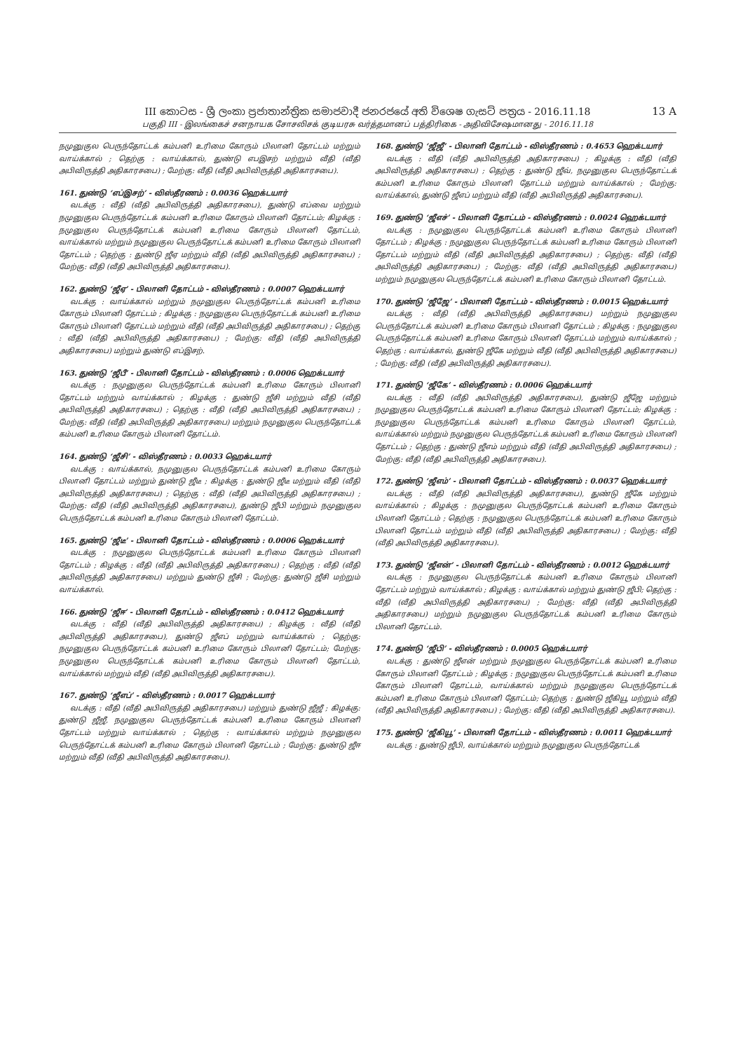III කොටස - ශ්‍රී ලංකා ප්‍රජාතාන්ත්‍රික සමාජවාදී ජනරජයේ අති විශෙෂ ගැසට් පත්‍රය - 2016.11.18
13 A
பகுதி III - இலங்கைச் சனநாயக சோசலிசக் குடியரசு வர்த்தமானப் பத்திரிகை - அதிவிசேஷமானது - 2016.11.18
நமுனுகுல பெருந்தோட்டக் கம்பனி உரிமை கோரும் பிலானி தோட்டம் மற்றும் வாய்க்கால் ; தெற்கு : வாய்க்கால், துண்டு எபஇசற் மற்றும் வீதி (வீதி அபிவிருத்தி அதிகாரசபை) ; மேற்கு: வீதி (வீதி அபிவிருத்தி அதிகாரசபை).
161. துண்டு ‘எப்இசற்’ - விஸ்தீரணம் : 0.0036 ஹெக்டயார்
வடக்கு : வீதி (வீதி அபிவிருத்தி அதிகாரசபை), துண்டு எப்வை மற்றும் நமுனுகுல பெருந்தோட்டக் கம்பனி உரிமை கோரும் பிலானி தோட்டம்; கிழக்கு : நமுனுகுல பெருந்தோட்டக் கம்பனி உரிமை கோரும் பிலானி தோட்டம், வாய்க்கால் மற்றும் நமுனுகுல பெருந்தோட்டக் கம்பனி உரிமை கோரும் பிலானி தோட்டம் ; தெற்கு : துண்டு ஜீஏ மற்றும் வீதி (வீதி அபிவிருத்தி அதிகாரசபை) ; மேற்கு: வீதி (வீதி அபிவிருத்தி அதிகாரசபை).
162. துண்டு ‘ஜீஏ’ - பிலானி தோட்டம் - விஸ்தீரணம் : 0.0007 ஹெக்டயார்
வடக்கு : வாய்க்கால் மற்றும் நமுனுகுல பெருந்தோட்டக் கம்பனி உரிமை கோரும் பிலானி தோட்டம் ; கிழக்கு : நமுனுகுல பெருந்தோட்டக் கம்பனி உரிமை கோரும் பிலானி தோட்டம் மற்றும் வீதி (வீதி அபிவிருத்தி அதிகாரசபை) ; தெற்கு : வீதி (வீதி அபிவிருத்தி அதிகாரசபை) ; மேற்கு: வீதி (வீதி அபிவிருத்தி அதிகாரசபை) மற்றும் துண்டு எப்இசற்.
163. துண்டு ‘ஜீபீ’ - பிலானி தோட்டம் - விஸ்தீரணம் : 0.0006 ஹெக்டயார்
வடக்கு : நமுனுகுல பெருந்தோட்டக் கம்பனி உரிமை கோரும் பிலானி தோட்டம் மற்றும் வாய்க்கால் ; கிழக்கு : துண்டு ஜீசி மற்றும் வீதி (வீதி அபிவிருத்தி அதிகாரசபை) ; தெற்கு : வீதி (வீதி அபிவிருத்தி அதிகாரசபை) ; மேற்கு: வீதி (வீதி அபிவிருத்தி அதிகாரசபை) மற்றும் நமுனுகுல பெருந்தோட்டக் கம்பனி உரிமை கோரும் பிலானி தோட்டம்.
164. துண்டு ‘ஜீசி’ - விஸ்தீரணம் : 0.0033 ஹெக்டயார்
வடக்கு : வாய்க்கால், நமுனுகுல பெருந்தோட்டக் கம்பனி உரிமை கோரும் பிலானி தோட்டம் மற்றும் துண்டு ஜீடீ ; கிழக்கு : துண்டு ஜீடீ மற்றும் வீதி (வீதி அபிவிருத்தி அதிகாரசபை) ; தெற்கு : வீதி (வீதி அபிவிருத்தி அதிகாரசபை) ; மேற்கு: வீதி (வீதி அபிவிருத்தி அதிகாரசபை), துண்டு ஜீபி மற்றும் நமுனுகுல பெருந்தோட்டக் கம்பனி உரிமை கோரும் பிலானி தோட்டம்.
165. துண்டு ‘ஜீடீ’ - பிலானி தோட்டம் - விஸ்தீரணம் : 0.0006 ஹெக்டயார்
வடக்கு : நமுனுகுல பெருந்தோட்டக் கம்பனி உரிமை கோரும் பிலானி தோட்டம் ; கிழக்கு : வீதி (வீதி அபிவிருத்தி அதிகாரசபை) ; தெற்கு : வீதி (வீதி அபிவிருத்தி அதிகாரசபை) மற்றும் துண்டு ஜீசி ; மேற்கு: துண்டு ஜீசி மற்றும் வாய்க்கால்.
166. துண்டு ‘ஜீஈ’ - பிலானி தோட்டம் - விஸ்தீரணம் : 0.0412 ஹெக்டயார்
வடக்கு : வீதி (வீதி அபிவிருத்தி அதிகாரசபை) ; கிழக்கு : வீதி (வீதி அபிவிருத்தி அதிகாரசபை), துண்டு ஜீஎப் மற்றும் வாய்க்கால் ; தெற்கு: நமுனுகுல பெருந்தோட்டக் கம்பனி உரிமை கோரும் பிலானி தோட்டம்; மேற்கு: நமுனுகுல பெருந்தோட்டக் கம்பனி உரிமை கோரும் பிலானி தோட்டம், வாய்க்கால் மற்றும் வீதி (வீதி அபிவிருத்தி அதிகாரசபை).
167. துண்டு ‘ஜீஎப்’ - விஸ்தீரணம் : 0.0017 ஹெக்டயார்
வடக்கு : வீதி (வீதி அபிவிருத்தி அதிகாரசபை) மற்றும் துண்டு ஜீஜீ ; கிழக்கு: துண்டு ஜீஜீ, நமுனுகுல பெருந்தோட்டக் கம்பனி உரிமை கோரும் பிலானி தோட்டம் மற்றும் வாய்க்கால் ; தெற்கு : வாய்க்கால் மற்றும் நமுனுகுல பெருந்தோட்டக் கம்பனி உரிமை கோரும் பிலானி தோட்டம் ; மேற்கு: துண்டு ஜீஈ மற்றும் வீதி (வீதி அபிவிருத்தி அதிகாரசபை).
168. துண்டு ‘ஜீஜீ’ - பிலானி தோட்டம் - விஸ்தீரணம் : 0.4653 ஹெக்டயார்
வடக்கு : வீதி (வீதி அபிவிருத்தி அதிகாரசபை) ; கிழக்கு : வீதி (வீதி அபிவிருத்தி அதிகாரசபை) ; தெற்கு : துண்டு ஜீவ், நமுனுகுல பெருந்தோட்டக் கம்பனி உரிமை கோரும் பிலானி தோட்டம் மற்றும் வாய்க்கால் ; மேற்கு: வாய்க்கால், துண்டு ஜீஎப் மற்றும் வீதி (வீதி அபிவிருத்தி அதிகாரசபை).
169. துண்டு ‘ஜீஎச்’ - பிலானி தோட்டம் - விஸ்தீரணம் : 0.0024 ஹெக்டயார்
வடக்கு : நமுனுகுல பெருந்தோட்டக் கம்பனி உரிமை கோரும் பிலானி தோட்டம் ; கிழக்கு : நமுனுகுல பெருந்தோட்டக் கம்பனி உரிமை கோரும் பிலானி தோட்டம் மற்றும் வீதி (வீதி அபிவிருத்தி அதிகாரசபை) ; தெற்கு: வீதி (வீதி அபிவிருத்தி அதிகாரசபை) ; மேற்கு: வீதி (வீதி அபிவிருத்தி அதிகாரசபை) மற்றும் நமுனுகுல பெருந்தோட்டக் கம்பனி உரிமை கோரும் பிலானி தோட்டம்.
170. துண்டு ‘ஜீஜே’ - பிலானி தோட்டம் - விஸ்தீரணம் : 0.0015 ஹெக்டயார்
வடக்கு : வீதி (வீதி அபிவிருத்தி அதிகாரசபை) மற்றும் நமுனுகுல பெருந்தோட்டக் கம்பனி உரிமை கோரும் பிலானி தோட்டம் ; கிழக்கு : நமுனுகுல பெருந்தோட்டக் கம்பனி உரிமை கோரும் பிலானி தோட்டம் மற்றும் வாய்க்கால் ; தெற்கு : வாய்க்கால், துண்டு ஜீகே மற்றும் வீதி (வீதி அபிவிருத்தி அதிகாரசபை) ; மேற்கு: வீதி (வீதி அபிவிருத்தி அதிகாரசபை).
171. துண்டு ‘ஜீகே’ - விஸ்தீரணம் : 0.0006 ஹெக்டயார்
வடக்கு : வீதி (வீதி அபிவிருத்தி அதிகாரசபை), துண்டு ஜீஜே மற்றும் நமுனுகுல பெருந்தோட்டக் கம்பனி உரிமை கோரும் பிலானி தோட்டம்; கிழக்கு : நமுனுகுல பெருந்தோட்டக் கம்பனி உரிமை கோரும் பிலானி தோட்டம், வாய்க்கால் மற்றும் நமுனுகுல பெருந்தோட்டக் கம்பனி உரிமை கோரும் பிலானி தோட்டம் ; தெற்கு : துண்டு ஜீஎம் மற்றும் வீதி (வீதி அபிவிருத்தி அதிகாரசபை) ; மேற்கு: வீதி (வீதி அபிவிருத்தி அதிகாரசபை).
172. துண்டு ‘ஜீஎம்’ - பிலானி தோட்டம் - விஸ்தீரணம் : 0.0037 ஹெக்டயார்
வடக்கு : வீதி (வீதி அபிவிருத்தி அதிகாரசபை), துண்டு ஜீகே மற்றும் வாய்க்கால் ; கிழக்கு : நமுனுகுல பெருந்தோட்டக் கம்பனி உரிமை கோரும் பிலானி தோட்டம் ; தெற்கு : நமுனுகுல பெருந்தோட்டக் கம்பனி உரிமை கோரும் பிலானி தோட்டம் மற்றும் வீதி (வீதி அபிவிருத்தி அதிகாரசபை) ; மேற்கு: வீதி (வீதி அபிவிருத்தி அதிகாரசபை).
173. துண்டு ‘ஜீஎன்’ - பிலானி தோட்டம் - விஸ்தீரணம் : 0.0012 ஹெக்டயார்
வடக்கு : நமுனுகுல பெருந்தோட்டக் கம்பனி உரிமை கோரும் பிலானி தோட்டம் மற்றும் வாய்க்கால் ; கிழக்கு : வாய்க்கால் மற்றும் துண்டு ஜீபி; தெற்கு : வீதி (வீதி அபிவிருத்தி அதிகாரசபை) ; மேற்கு: வீதி (வீதி அபிவிருத்தி அதிகாரசபை) மற்றும் நமுனுகுல பெருந்தோட்டக் கம்பனி உரிமை கோரும் பிலானி தோட்டம்.
174. துண்டு ‘ஜீபி’ - விஸ்தீரணம் : 0.0005 ஹெக்டயார்
வடக்கு : துண்டு ஜீஎன் மற்றும் நமுனுகுல பெருந்தோட்டக் கம்பனி உரிமை கோரும் பிலானி தோட்டம் ; கிழக்கு : நமுனுகுல பெருந்தோட்டக் கம்பனி உரிமை கோரும் பிலானி தோட்டம், வாய்க்கால் மற்றும் நமுனுகுல பெருந்தோட்டக் கம்பனி உரிமை கோரும் பிலானி தோட்டம்; தெற்கு : துண்டு ஜீகியூ மற்றும் வீதி (வீதி அபிவிருத்தி அதிகாரசபை) ; மேற்கு: வீதி (வீதி அபிவிருத்தி அதிகாரசபை).
175. துண்டு ‘ஜீகியூ’ - பிலானி தோட்டம் - விஸ்தீரணம் : 0.0011 ஹெக்டயார்
வடக்கு : துண்டு ஜீபி, வாய்க்கால் மற்றும் நமுனுகுல பெருந்தோட்டக்